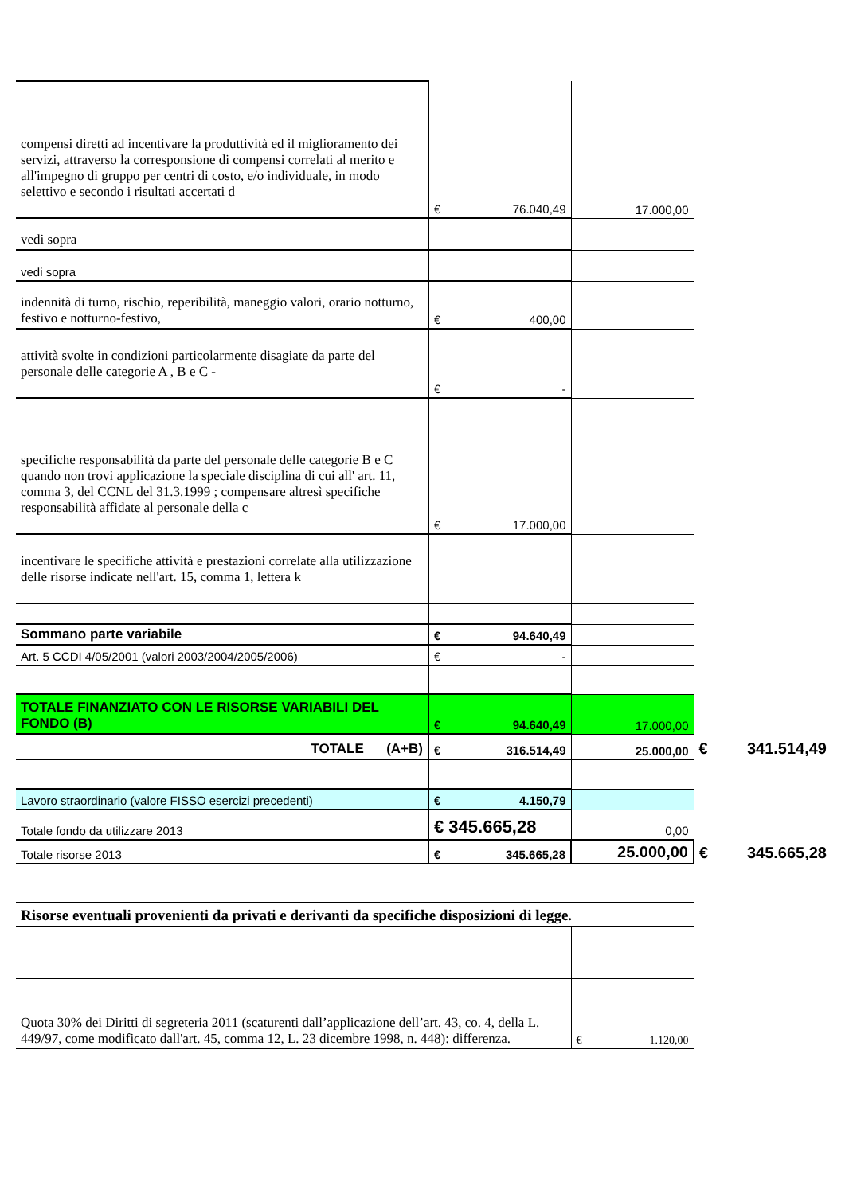| compensi diretti ad incentivare la produttività ed il miglioramento dei servizi, attraverso la corresponsione di compensi correlati al merito e all'impegno di gruppo per centri di costo, e/o individuale, in modo selettivo e secondo i risultati accertati d | € 76.040,49 | 17.000,00 | |
| vedi sopra | | | |
| vedi sopra | | | |
| indennità di turno, rischio, reperibilità, maneggio valori, orario notturno, festivo e notturno-festivo, | € 400,00 | | |
| attività svolte in condizioni particolarmente disagiate da parte del personale delle categorie A , B e C - | € - | | |
| specifiche responsabilità da parte del personale delle categorie B e C quando non trovi applicazione la speciale disciplina di cui all' art. 11, comma 3, del CCNL del 31.3.1999 ; compensare altresì specifiche responsabilità affidate al personale della c | € 17.000,00 | | |
| incentivare le specifiche attività e prestazioni correlate alla utilizzazione delle risorse indicate nell'art. 15, comma 1, lettera k | | | |
| Sommano parte variabile | € 94.640,49 | | |
| Art. 5 CCDI 4/05/2001 (valori 2003/2004/2005/2006) | € - | | |
| TOTALE FINANZIATO CON LE RISORSE VARIABILI DEL FONDO (B) | € 94.640,49 | 17.000,00 | |
| TOTALE (A+B) | € 316.514,49 | 25.000,00 | € 341.514,49 |
| Lavoro straordinario (valore FISSO esercizi precedenti) | € 4.150,79 | | |
| Totale fondo da utilizzare 2013 | € 345.665,28 | 0,00 | |
| Totale risorse 2013 | € 345.665,28 | 25.000,00 | € 345.665,28 |
| Risorse eventuali provenienti da privati e derivanti da specifiche disposizioni di legge. | | | |
| Quota 30% dei Diritti di segreteria 2011 (scaturenti dall’applicazione dell’art. 43, co. 4, della L. 449/97, come modificato dall'art. 45, comma 12, L. 23 dicembre 1998, n. 448): differenza. | | € 1.120,00 | |